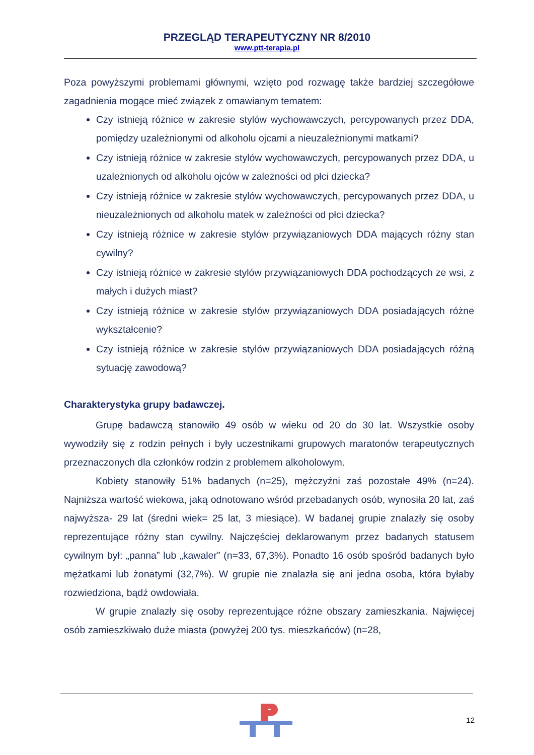PRZEGLĄD TERAPEUTYCZNY NR 8/2010
www.ptt-terapia.pl
Poza powyższymi problemami głównymi, wzięto pod rozwagę także bardziej szczegółowe zagadnienia mogące mieć związek z omawianym tematem:
Czy istnieją różnice w zakresie stylów wychowawczych, percypowanych przez DDA, pomiędzy uzależnionymi od alkoholu ojcami a nieuzależnionymi matkami?
Czy istnieją różnice w zakresie stylów wychowawczych, percypowanych przez DDA, u uzależnionych od alkoholu ojców w zależności od płci dziecka?
Czy istnieją różnice w zakresie stylów wychowawczych, percypowanych przez DDA, u nieuzależnionych od alkoholu matek w zależności od płci dziecka?
Czy istnieją różnice w zakresie stylów przywiązaniowych DDA mających różny stan cywilny?
Czy istnieją różnice w zakresie stylów przywiązaniowych DDA pochodzących ze wsi, z małych i dużych miast?
Czy istnieją różnice w zakresie stylów przywiązaniowych DDA posiadających różne wykształcenie?
Czy istnieją różnice w zakresie stylów przywiązaniowych DDA posiadających różną sytuację zawodową?
Charakterystyka grupy badawczej.
Grupę badawczą stanowiło 49 osób w wieku od 20 do 30 lat. Wszystkie osoby wywodziły się z rodzin pełnych i były uczestnikami grupowych maratonów terapeutycznych przeznaczonych dla członków rodzin z problemem alkoholowym.
Kobiety stanowiły 51% badanych (n=25), mężczyźni zaś pozostałe 49% (n=24). Najniższa wartość wiekowa, jaką odnotowano wśród przebadanych osób, wynosiła 20 lat, zaś najwyższa- 29 lat (średni wiek= 25 lat, 3 miesiące). W badanej grupie znalazły się osoby reprezentujące różny stan cywilny. Najczęściej deklarowanym przez badanych statusem cywilnym był: „panna” lub „kawaler” (n=33, 67,3%). Ponadto 16 osób spośród badanych było mężatkami lub żonatymi (32,7%). W grupie nie znalazła się ani jedna osoba, która byłaby rozwiedziona, bądź owdowiała.
W grupie znalazły się osoby reprezentujące różne obszary zamieszkania. Najwięcej osób zamieszkiwało duże miasta (powyżej 200 tys. mieszkańców) (n=28,
12